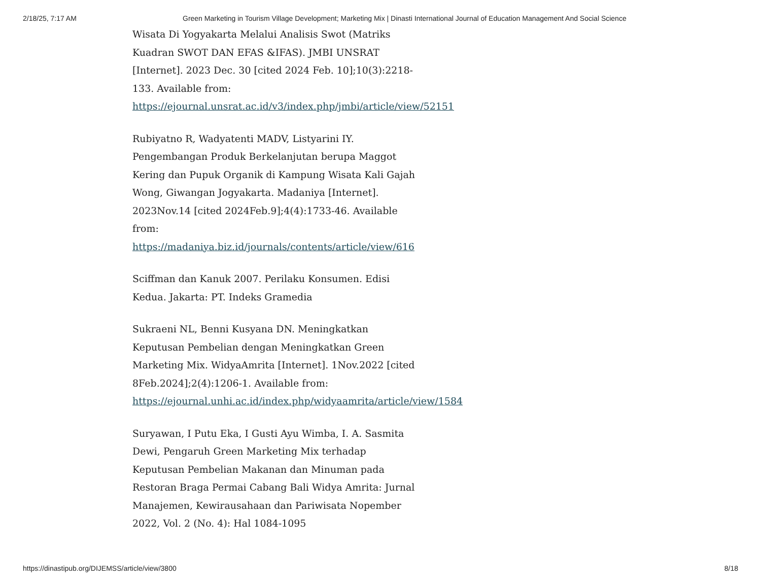2/18/25, 7:17 AM Green Marketing in Tourism Village Development; Marketing Mix | Dinasti International Journal of Education Management And Social Science
Wisata Di Yogyakarta Melalui Analisis Swot (Matriks Kuadran SWOT DAN EFAS &IFAS). JMBI UNSRAT [Internet]. 2023 Dec. 30 [cited 2024 Feb. 10];10(3):2218-133. Available from: https://ejournal.unsrat.ac.id/v3/index.php/jmbi/article/view/52151
Rubiyatno R, Wadyatenti MADV, Listyarini IY. Pengembangan Produk Berkelanjutan berupa Maggot Kering dan Pupuk Organik di Kampung Wisata Kali Gajah Wong, Giwangan Jogyakarta. Madaniya [Internet]. 2023Nov.14 [cited 2024Feb.9];4(4):1733-46. Available from: https://madaniya.biz.id/journals/contents/article/view/616
Sciffman dan Kanuk 2007. Perilaku Konsumen. Edisi Kedua. Jakarta: PT. Indeks Gramedia
Sukraeni NL, Benni Kusyana DN. Meningkatkan Keputusan Pembelian dengan Meningkatkan Green Marketing Mix. WidyaAmrita [Internet]. 1Nov.2022 [cited 8Feb.2024];2(4):1206-1. Available from: https://ejournal.unhi.ac.id/index.php/widyaamrita/article/view/1584
Suryawan, I Putu Eka, I Gusti Ayu Wimba, I. A. Sasmita Dewi, Pengaruh Green Marketing Mix terhadap Keputusan Pembelian Makanan dan Minuman pada Restoran Braga Permai Cabang Bali Widya Amrita: Jurnal Manajemen, Kewirausahaan dan Pariwisata Nopember 2022, Vol. 2 (No. 4): Hal 1084-1095
https://dinastipub.org/DIJEMSS/article/view/3800 8/18